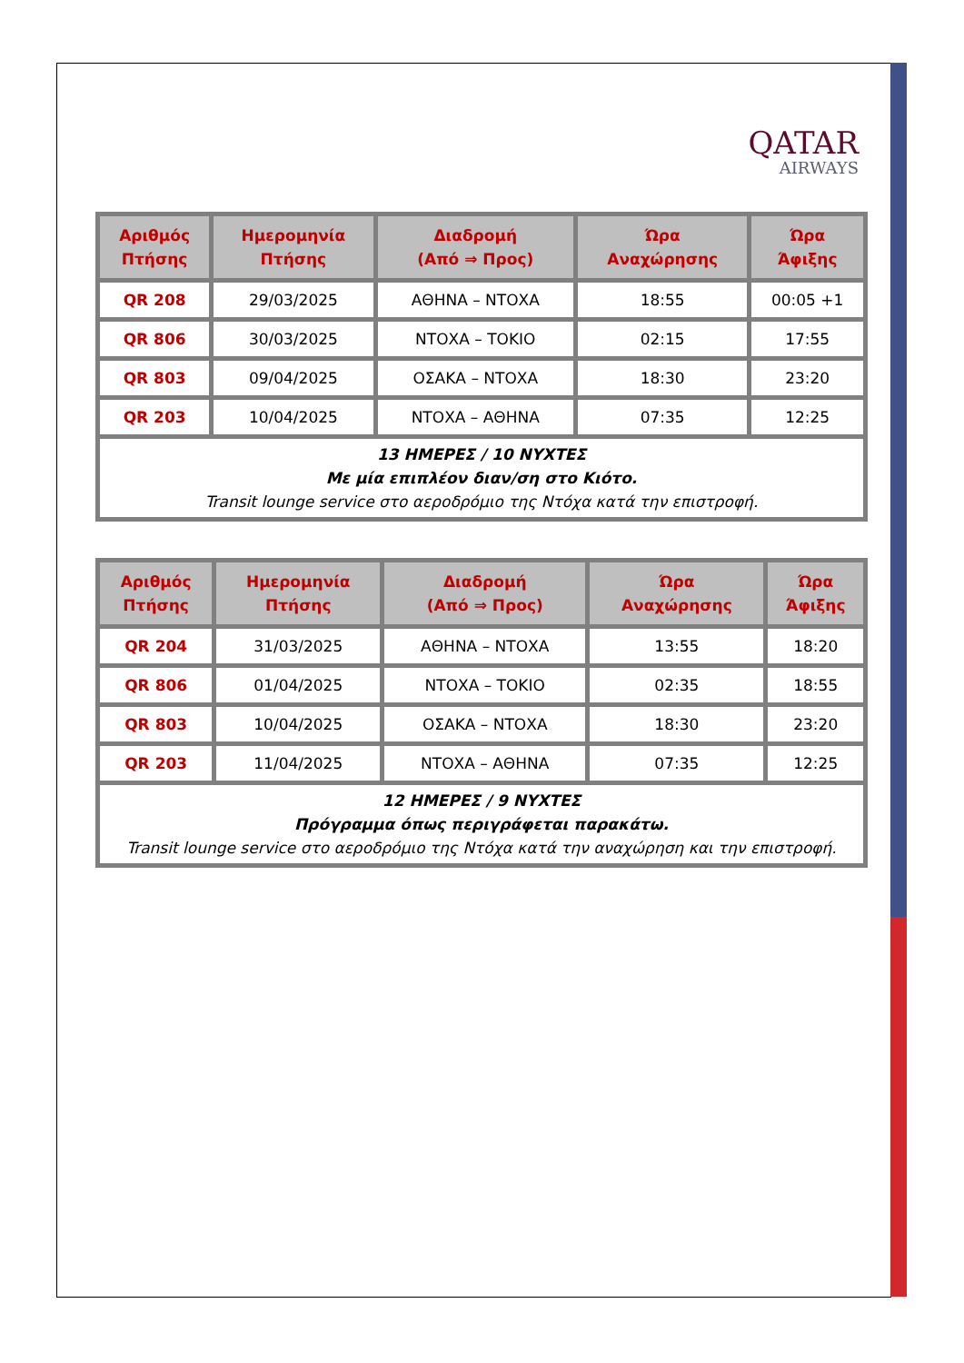QATAR
AIRWAYS
| Αριθμός Πτήσης | Ημερομηνία Πτήσης | Διαδρομή (Από ⇒ Προς) | Ώρα Αναχώρησης | Ώρα Άφιξης |
| --- | --- | --- | --- | --- |
| QR 208 | 29/03/2025 | ΑΘΗΝΑ – ΝΤΟΧΑ | 18:55 | 00:05 +1 |
| QR 806 | 30/03/2025 | ΝΤΟΧΑ – ΤΟΚΙΟ | 02:15 | 17:55 |
| QR 803 | 09/04/2025 | ΟΣΑΚΑ – ΝΤΟΧΑ | 18:30 | 23:20 |
| QR 203 | 10/04/2025 | ΝΤΟΧΑ – ΑΘΗΝΑ | 07:35 | 12:25 |
| 13 ΗΜΕΡΕΣ / 10 ΝΥΧΤΕΣ Με μία επιπλέον διαν/ση στο Κιότο. Transit lounge service στο αεροδρόμιο της Ντόχα κατά την επιστροφή. | | | | |
| Αριθμός Πτήσης | Ημερομηνία Πτήσης | Διαδρομή (Από ⇒ Προς) | Ώρα Αναχώρησης | Ώρα Άφιξης |
| --- | --- | --- | --- | --- |
| QR 204 | 31/03/2025 | ΑΘΗΝΑ – ΝΤΟΧΑ | 13:55 | 18:20 |
| QR 806 | 01/04/2025 | ΝΤΟΧΑ – ΤΟΚΙΟ | 02:35 | 18:55 |
| QR 803 | 10/04/2025 | ΟΣΑΚΑ – ΝΤΟΧΑ | 18:30 | 23:20 |
| QR 203 | 11/04/2025 | ΝΤΟΧΑ – ΑΘΗΝΑ | 07:35 | 12:25 |
| 12 ΗΜΕΡΕΣ / 9 ΝΥΧΤΕΣ Πρόγραμμα όπως περιγράφεται παρακάτω. Transit lounge service στο αεροδρόμιο της Ντόχα κατά την αναχώρηση και την επιστροφή. | | | | |